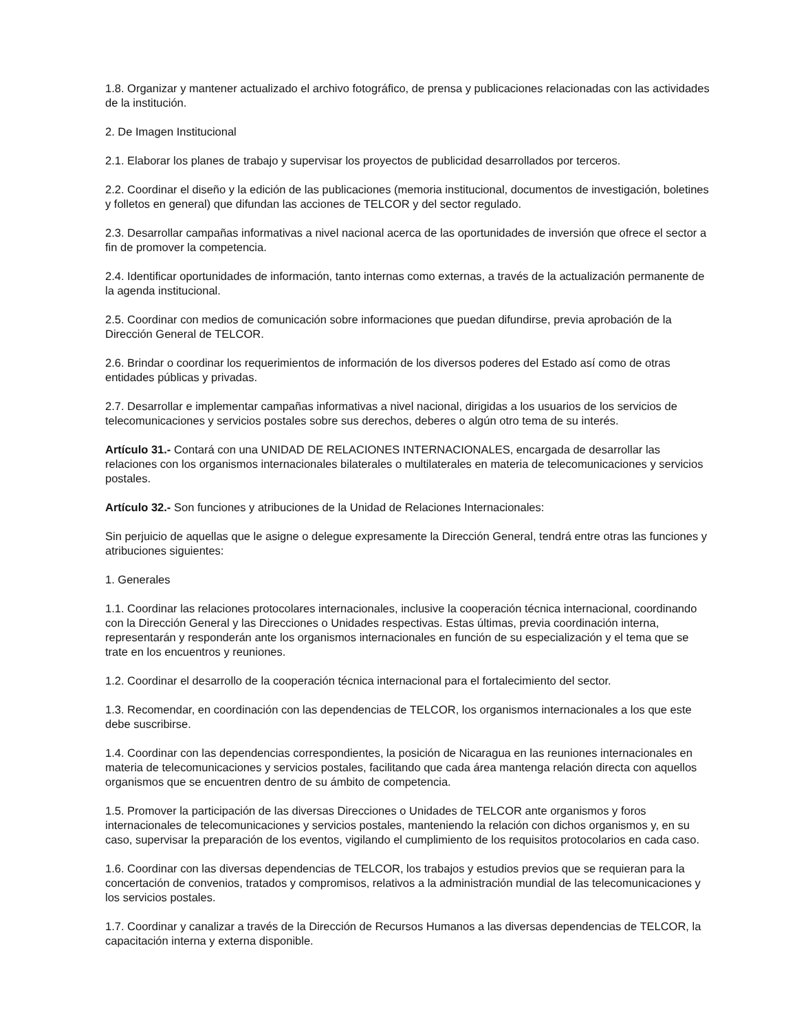1.8. Organizar y mantener actualizado el archivo fotográfico, de prensa y publicaciones relacionadas con las actividades de la institución.
2. De Imagen Institucional
2.1. Elaborar los planes de trabajo y supervisar los proyectos de publicidad desarrollados por terceros.
2.2. Coordinar el diseño y la edición de las publicaciones (memoria institucional, documentos de investigación, boletines y folletos en general) que difundan las acciones de TELCOR y del sector regulado.
2.3. Desarrollar campañas informativas a nivel nacional acerca de las oportunidades de inversión que ofrece el sector a fin de promover la competencia.
2.4. Identificar oportunidades de información, tanto internas como externas, a través de la actualización permanente de la agenda institucional.
2.5. Coordinar con medios de comunicación sobre informaciones que puedan difundirse, previa aprobación de la Dirección General de TELCOR.
2.6. Brindar o coordinar los requerimientos de información de los diversos poderes del Estado así como de otras entidades públicas y privadas.
2.7. Desarrollar e implementar campañas informativas a nivel nacional, dirigidas a los usuarios de los servicios de telecomunicaciones y servicios postales sobre sus derechos, deberes o algún otro tema de su interés.
Artículo 31.- Contará con una UNIDAD DE RELACIONES INTERNACIONALES, encargada de desarrollar las relaciones con los organismos internacionales bilaterales o multilaterales en materia de telecomunicaciones y servicios postales.
Artículo 32.- Son funciones y atribuciones de la Unidad de Relaciones Internacionales:
Sin perjuicio de aquellas que le asigne o delegue expresamente la Dirección General, tendrá entre otras las funciones y atribuciones siguientes:
1. Generales
1.1. Coordinar las relaciones protocolares internacionales, inclusive la cooperación técnica internacional, coordinando con la Dirección General y las Direcciones o Unidades respectivas. Estas últimas, previa coordinación interna, representarán y responderán ante los organismos internacionales en función de su especialización y el tema que se trate en los encuentros y reuniones.
1.2. Coordinar el desarrollo de la cooperación técnica internacional para el fortalecimiento del sector.
1.3. Recomendar, en coordinación con las dependencias de TELCOR, los organismos internacionales a los que este debe suscribirse.
1.4. Coordinar con las dependencias correspondientes, la posición de Nicaragua en las reuniones internacionales en materia de telecomunicaciones y servicios postales, facilitando que cada área mantenga relación directa con aquellos organismos que se encuentren dentro de su ámbito de competencia.
1.5. Promover la participación de las diversas Direcciones o Unidades de TELCOR ante organismos y foros internacionales de telecomunicaciones y servicios postales, manteniendo la relación con dichos organismos y, en su caso, supervisar la preparación de los eventos, vigilando el cumplimiento de los requisitos protocolarios en cada caso.
1.6. Coordinar con las diversas dependencias de TELCOR, los trabajos y estudios previos que se requieran para la concertación de convenios, tratados y compromisos, relativos a la administración mundial de las telecomunicaciones y los servicios postales.
1.7. Coordinar y canalizar a través de la Dirección de Recursos Humanos a las diversas dependencias de TELCOR, la capacitación interna y externa disponible.